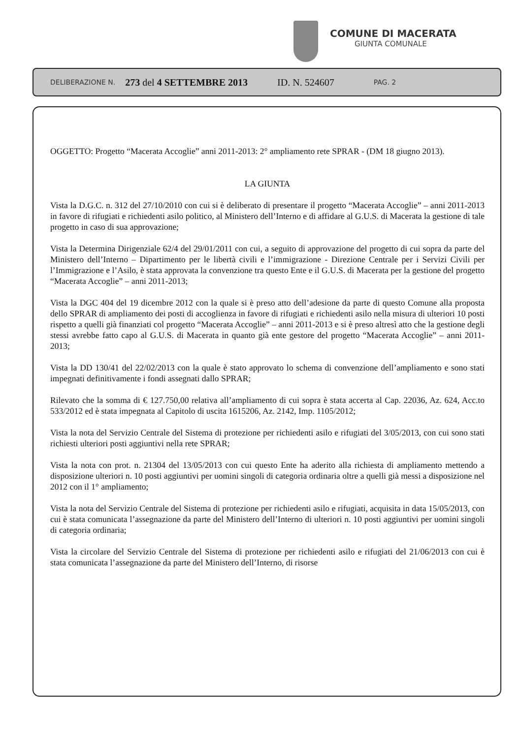COMUNE DI MACERATA
GIUNTA COMUNALE
DELIBERAZIONE N. 273 del 4 SETTEMBRE 2013 ID. N. 524607 PAG. 2
OGGETTO: Progetto “Macerata Accoglie” anni 2011-2013: 2° ampliamento rete SPRAR - (DM 18 giugno 2013).
LA GIUNTA
Vista la D.G.C. n. 312 del 27/10/2010 con cui si è deliberato di presentare il progetto “Macerata Accoglie” – anni 2011-2013 in favore di rifugiati e richiedenti asilo politico, al Ministero dell’Interno e di affidare al G.U.S. di Macerata la gestione di tale progetto in caso di sua approvazione;
Vista la Determina Dirigenziale 62/4 del 29/01/2011 con cui, a seguito di approvazione del progetto di cui sopra da parte del Ministero dell’Interno – Dipartimento per le libertà civili e l’immigrazione - Direzione Centrale per i Servizi Civili per l’Immigrazione e l’Asilo, è stata approvata la convenzione tra questo Ente e il G.U.S. di Macerata per la gestione del progetto “Macerata Accoglie” – anni 2011-2013;
Vista la DGC 404 del 19 dicembre 2012 con la quale si è preso atto dell’adesione da parte di questo Comune alla proposta dello SPRAR di ampliamento dei posti di accoglienza in favore di rifugiati e richiedenti asilo nella misura di ulteriori 10 posti rispetto a quelli già finanziati col progetto “Macerata Accoglie” – anni 2011-2013 e si è preso altresì atto che la gestione degli stessi avrebbe fatto capo al G.U.S. di Macerata in quanto già ente gestore del progetto “Macerata Accoglie” – anni 2011-2013;
Vista la DD 130/41 del 22/02/2013 con la quale è stato approvato lo schema di convenzione dell’ampliamento e sono stati impegnati definitivamente i fondi assegnati dallo SPRAR;
Rilevato che la somma di € 127.750,00 relativa all’ampliamento di cui sopra è stata accerta al Cap. 22036, Az. 624, Acc.to 533/2012 ed è stata impegnata al Capitolo di uscita 1615206, Az. 2142, Imp. 1105/2012;
Vista la nota del Servizio Centrale del Sistema di protezione per richiedenti asilo e rifugiati del 3/05/2013, con cui sono stati richiesti ulteriori posti aggiuntivi nella rete SPRAR;
Vista la nota con prot. n. 21304 del 13/05/2013 con cui questo Ente ha aderito alla richiesta di ampliamento mettendo a disposizione ulteriori n. 10 posti aggiuntivi per uomini singoli di categoria ordinaria oltre a quelli già messi a disposizione nel 2012 con il 1° ampliamento;
Vista la nota del Servizio Centrale del Sistema di protezione per richiedenti asilo e rifugiati, acquisita in data 15/05/2013, con cui è stata comunicata l’assegnazione da parte del Ministero dell’Interno di ulteriori n. 10 posti aggiuntivi per uomini singoli di categoria ordinaria;
Vista la circolare del Servizio Centrale del Sistema di protezione per richiedenti asilo e rifugiati del 21/06/2013 con cui è stata comunicata l’assegnazione da parte del Ministero dell’Interno, di risorse